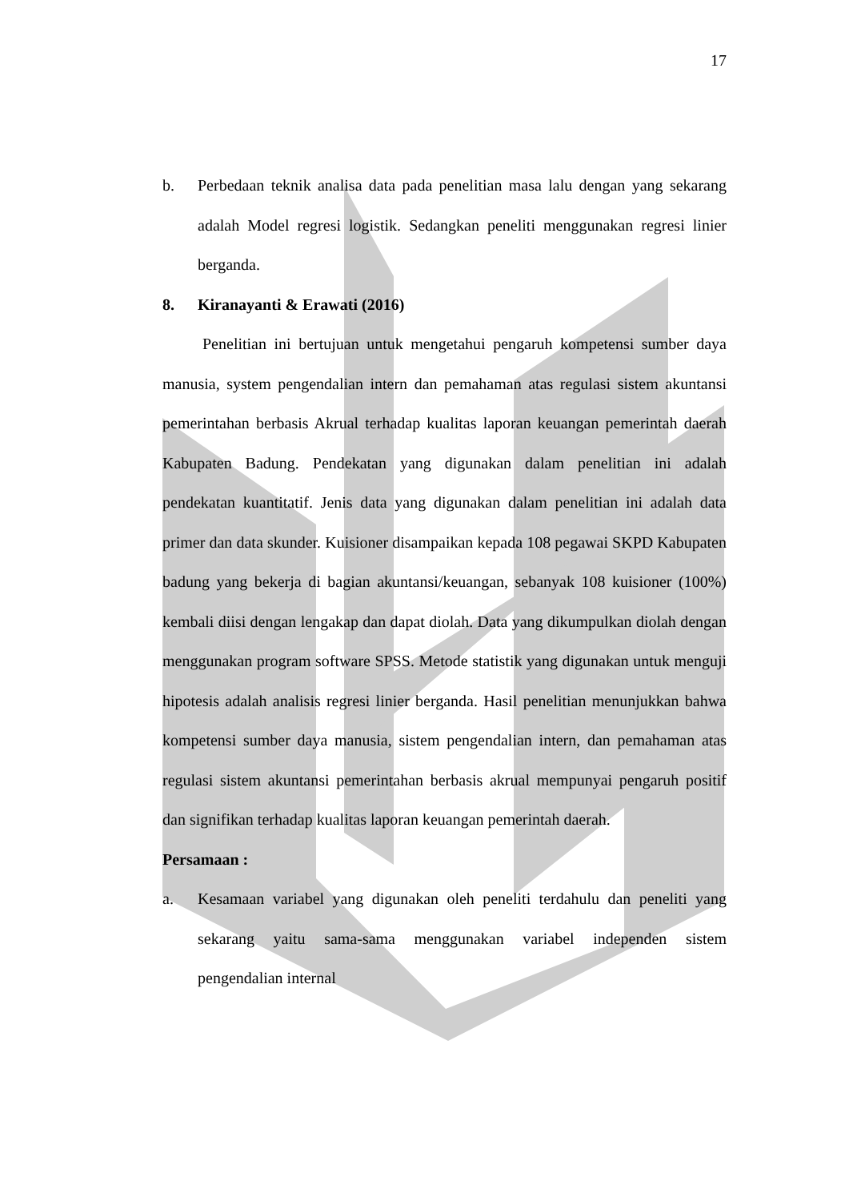17
b. Perbedaan teknik analisa data pada penelitian masa lalu dengan yang sekarang adalah Model regresi logistik. Sedangkan peneliti menggunakan regresi linier berganda.
8. Kiranayanti & Erawati (2016)
Penelitian ini bertujuan untuk mengetahui pengaruh kompetensi sumber daya manusia, system pengendalian intern dan pemahaman atas regulasi sistem akuntansi pemerintahan berbasis Akrual terhadap kualitas laporan keuangan pemerintah daerah Kabupaten Badung. Pendekatan yang digunakan dalam penelitian ini adalah pendekatan kuantitatif. Jenis data yang digunakan dalam penelitian ini adalah data primer dan data skunder. Kuisioner disampaikan kepada 108 pegawai SKPD Kabupaten badung yang bekerja di bagian akuntansi/keuangan, sebanyak 108 kuisioner (100%) kembali diisi dengan lengakap dan dapat diolah. Data yang dikumpulkan diolah dengan menggunakan program software SPSS. Metode statistik yang digunakan untuk menguji hipotesis adalah analisis regresi linier berganda. Hasil penelitian menunjukkan bahwa kompetensi sumber daya manusia, sistem pengendalian intern, dan pemahaman atas regulasi sistem akuntansi pemerintahan berbasis akrual mempunyai pengaruh positif dan signifikan terhadap kualitas laporan keuangan pemerintah daerah.
Persamaan :
a. Kesamaan variabel yang digunakan oleh peneliti terdahulu dan peneliti yang sekarang yaitu sama-sama menggunakan variabel independen sistem pengendalian internal